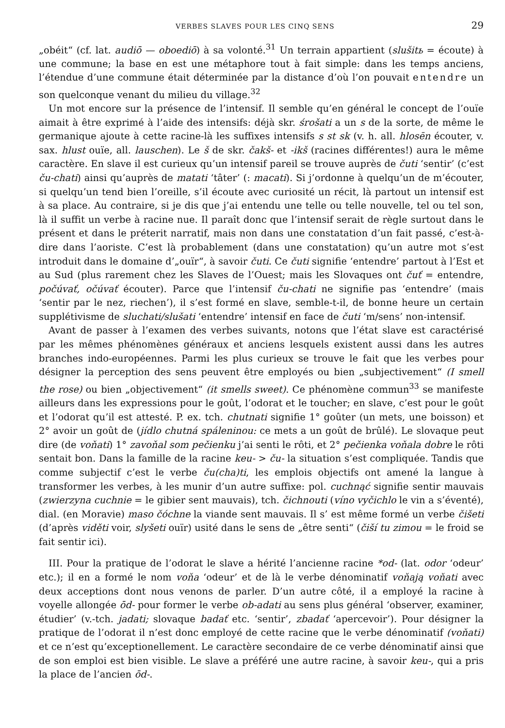VERBES SLAVES POUR LES CINQ SENS 29
„obéit“ (cf. lat. audiō — oboediō) à sa volonté.<sup>31</sup> Un terrain appartient (slušitь = écoute) à une commune; la base en est une métaphore tout à fait simple: dans les temps anciens, l’étendue d’une commune était déterminée par la distance d’où l’on pouvait entendre un son quelconque venant du milieu du village.<sup>32</sup>
Un mot encore sur la présence de l’intensif. Il semble qu’en général le concept de l’ouïe aimait à être exprimé à l’aide des intensifs: déjà skr. śrošati a un s de la sorte, de même le germanique ajoute à cette racine-là les suffixes intensifs s st sk (v. h. all. hlosēn écouter, v. sax. hlust ouïe, all. lauschen). Le š de skr. čakš- et -ikš (racines différentes!) aura le même caractère. En slave il est curieux qu’un intensif pareil se trouve auprès de čuti ‘sentir’ (c’est ču-chati) ainsi qu’auprès de matati ‘tâter’ (: macati). Si j’ordonne à quelqu’un de m’écouter, si quelqu’un tend bien l’oreille, s’il écoute avec curiosité un récit, là partout un intensif est à sa place. Au contraire, si je dis que j’ai entendu une telle ou telle nouvelle, tel ou tel son, là il suffit un verbe à racine nue. Il paraît donc que l’intensif serait de règle surtout dans le présent et dans le préterit narratif, mais non dans une constatation d’un fait passé, c’est-à-dire dans l’aoriste. C’est là probablement (dans une constatation) qu’un autre mot s’est introduit dans le domaine d’„ouïr“, à savoir čuti. Ce čuti signifie ‘entendre’ partout à l’Est et au Sud (plus rarement chez les Slaves de l’Ouest; mais les Slovaques ont čuť = entendre, počúvať, očúvať écouter). Parce que l’intensif ču-chati ne signifie pas ‘entendre’ (mais ‘sentir par le nez, riechen’), il s’est formé en slave, semble-t-il, de bonne heure un certain supplétivisme de sluchati/slušati ‘entendre’ intensif en face de čuti ‘m/sens’ non-intensif.
Avant de passer à l’examen des verbes suivants, notons que l’état slave est caractérisé par les mêmes phénomènes généraux et anciens lesquels existent aussi dans les autres branches indo-européennes. Parmi les plus curieux se trouve le fait que les verbes pour désigner la perception des sens peuvent être employés ou bien „subjectivement“ (I smell the rose) ou bien „objectivement“ (it smells sweet). Ce phénomène commun<sup>33</sup> se manifeste ailleurs dans les expressions pour le goût, l’odorat et le toucher; en slave, c’est pour le goût et l’odorat qu’il est attesté. P. ex. tch. chutnati signifie 1° goûter (un mets, une boisson) et 2° avoir un goût de (jídlo chutná spáleninou: ce mets a un goût de brûlé). Le slovaque peut dire (de voňati) 1° zavoňal som pečienku j’ai senti le rôti, et 2° pečienka voňala dobre le rôti sentait bon. Dans la famille de la racine keu- > ču- la situation s’est compliquée. Tandis que comme subjectif c’est le verbe ču(cha)ti, les emplois objectifs ont amené la langue à transformer les verbes, à les munir d’un autre suffixe: pol. cuchnąć signifie sentir mauvais (zwierzyna cuchnie = le gibier sent mauvais), tch. čichnouti (víno vyčichlo le vin a s’éventé), dial. (en Moravie) maso čóchne la viande sent mauvais. Il s’ est même formé un verbe čišeti (d’après viděti voir, slyšeti ouïr) usité dans le sens de „être senti“ (čiší tu zimou = le froid se fait sentir ici).
III. Pour la pratique de l’odorat le slave a hérité l’ancienne racine *od- (lat. odor ‘odeur’ etc.); il en a formé le nom voňa ‘odeur’ et de là le verbe dénominatif voňają voňati avec deux acceptions dont nous venons de parler. D’un autre côté, il a employé la racine à voyelle allongée ōd- pour former le verbe ob-adati au sens plus général ‘observer, examiner, étudier’ (v.-tch. jadati; slovaque badať etc. ‘sentir’, zbadať ‘apercevoir’). Pour désigner la pratique de l’odorat il n’est donc employé de cette racine que le verbe dénominatif (voňati) et ce n’est qu’exceptionellement. Le caractère secondaire de ce verbe dénominatif ainsi que de son emploi est bien visible. Le slave a préféré une autre racine, à savoir keu-, qui a pris la place de l’ancien ōd-.